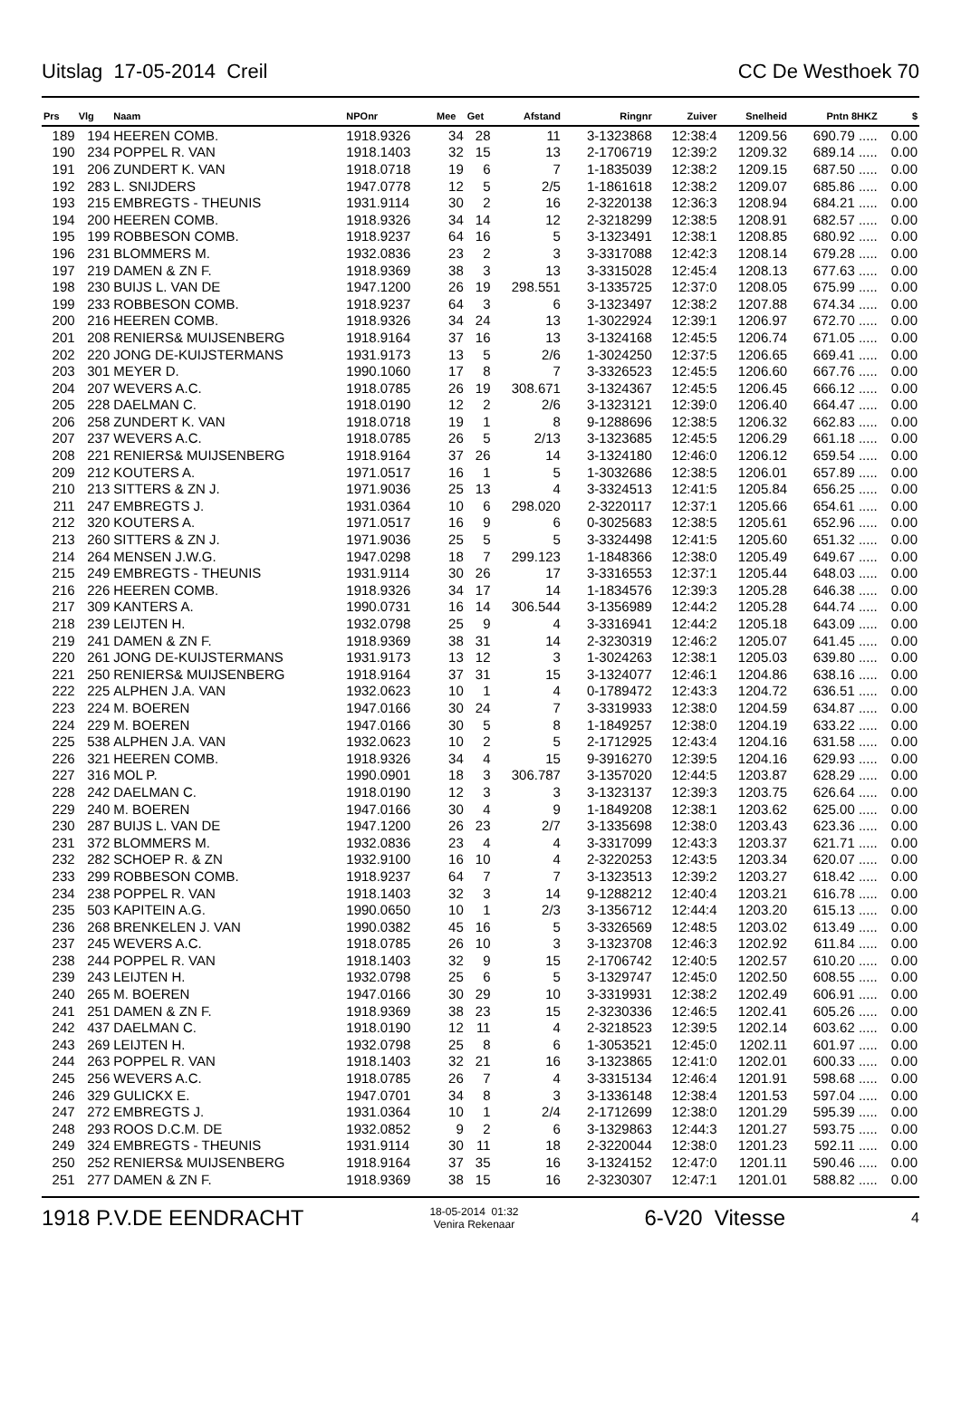Uitslag 17-05-2014 Creil CC De Westhoek 70
| Prs | Vlg | Naam | NPOnr | Mee | Get | Afstand | Ringnr | Zuiver | Snelheid | Pntn 8HKZ | $ |
| --- | --- | --- | --- | --- | --- | --- | --- | --- | --- | --- | --- |
| 189 | 194 | HEEREN COMB. | 1918.9326 | 34 | 28 | 11 | 3-1323868 | 12:38:4 | 1209.56 | 690.79 ..... | 0.00 |
| 190 | 234 | POPPEL R. VAN | 1918.1403 | 32 | 15 | 13 | 2-1706719 | 12:39:2 | 1209.32 | 689.14 ..... | 0.00 |
| 191 | 206 | ZUNDERT K. VAN | 1918.0718 | 19 | 6 | 7 | 1-1835039 | 12:38:2 | 1209.15 | 687.50 ..... | 0.00 |
| 192 | 283 | L. SNIJDERS | 1947.0778 | 12 | 5 | 2/5 | 1-1861618 | 12:38:2 | 1209.07 | 685.86 ..... | 0.00 |
| 193 | 215 | EMBREGTS - THEUNIS | 1931.9114 | 30 | 2 | 16 | 2-3220138 | 12:36:3 | 1208.94 | 684.21 ..... | 0.00 |
| 194 | 200 | HEEREN COMB. | 1918.9326 | 34 | 14 | 12 | 2-3218299 | 12:38:5 | 1208.91 | 682.57 ..... | 0.00 |
| 195 | 199 | ROBBESON COMB. | 1918.9237 | 64 | 16 | 5 | 3-1323491 | 12:38:1 | 1208.85 | 680.92 ..... | 0.00 |
| 196 | 231 | BLOMMERS M. | 1932.0836 | 23 | 2 | 3 | 3-3317088 | 12:42:3 | 1208.14 | 679.28 ..... | 0.00 |
| 197 | 219 | DAMEN & ZN F. | 1918.9369 | 38 | 3 | 13 | 3-3315028 | 12:45:4 | 1208.13 | 677.63 ..... | 0.00 |
| 198 | 230 | BUIJS L. VAN DE | 1947.1200 | 26 | 19 | 298.551 | 3-1335725 | 12:37:0 | 1208.05 | 675.99 ..... | 0.00 |
| 199 | 233 | ROBBESON COMB. | 1918.9237 | 64 | 3 | 6 | 3-1323497 | 12:38:2 | 1207.88 | 674.34 ..... | 0.00 |
| 200 | 216 | HEEREN COMB. | 1918.9326 | 34 | 24 | 13 | 1-3022924 | 12:39:1 | 1206.97 | 672.70 ..... | 0.00 |
| 201 | 208 | RENIERS& MUIJSENBERG | 1918.9164 | 37 | 16 | 13 | 3-1324168 | 12:45:5 | 1206.74 | 671.05 ..... | 0.00 |
| 202 | 220 | JONG DE-KUIJSTERMANS | 1931.9173 | 13 | 5 | 2/6 | 1-3024250 | 12:37:5 | 1206.65 | 669.41 ..... | 0.00 |
| 203 | 301 | MEYER D. | 1990.1060 | 17 | 8 | 7 | 3-3326523 | 12:45:5 | 1206.60 | 667.76 ..... | 0.00 |
| 204 | 207 | WEVERS A.C. | 1918.0785 | 26 | 19 | 308.671 | 3-1324367 | 12:45:5 | 1206.45 | 666.12 ..... | 0.00 |
| 205 | 228 | DAELMAN C. | 1918.0190 | 12 | 2 | 2/6 | 3-1323121 | 12:39:0 | 1206.40 | 664.47 ..... | 0.00 |
| 206 | 258 | ZUNDERT K. VAN | 1918.0718 | 19 | 1 | 8 | 9-1288696 | 12:38:5 | 1206.32 | 662.83 ..... | 0.00 |
| 207 | 237 | WEVERS A.C. | 1918.0785 | 26 | 5 | 2/13 | 3-1323685 | 12:45:5 | 1206.29 | 661.18 ..... | 0.00 |
| 208 | 221 | RENIERS& MUIJSENBERG | 1918.9164 | 37 | 26 | 14 | 3-1324180 | 12:46:0 | 1206.12 | 659.54 ..... | 0.00 |
| 209 | 212 | KOUTERS A. | 1971.0517 | 16 | 1 | 5 | 1-3032686 | 12:38:5 | 1206.01 | 657.89 ..... | 0.00 |
| 210 | 213 | SITTERS & ZN J. | 1971.9036 | 25 | 13 | 4 | 3-3324513 | 12:41:5 | 1205.84 | 656.25 ..... | 0.00 |
| 211 | 247 | EMBREGTS J. | 1931.0364 | 10 | 6 | 298.020 | 2-3220117 | 12:37:1 | 1205.66 | 654.61 ..... | 0.00 |
| 212 | 320 | KOUTERS A. | 1971.0517 | 16 | 9 | 6 | 0-3025683 | 12:38:5 | 1205.61 | 652.96 ..... | 0.00 |
| 213 | 260 | SITTERS & ZN J. | 1971.9036 | 25 | 5 | 5 | 3-3324498 | 12:41:5 | 1205.60 | 651.32 ..... | 0.00 |
| 214 | 264 | MENSEN J.W.G. | 1947.0298 | 18 | 7 | 299.123 | 1-1848366 | 12:38:0 | 1205.49 | 649.67 ..... | 0.00 |
| 215 | 249 | EMBREGTS - THEUNIS | 1931.9114 | 30 | 26 | 17 | 3-3316553 | 12:37:1 | 1205.44 | 648.03 ..... | 0.00 |
| 216 | 226 | HEEREN COMB. | 1918.9326 | 34 | 17 | 14 | 1-1834576 | 12:39:3 | 1205.28 | 646.38 ..... | 0.00 |
| 217 | 309 | KANTERS A. | 1990.0731 | 16 | 14 | 306.544 | 3-1356989 | 12:44:2 | 1205.28 | 644.74 ..... | 0.00 |
| 218 | 239 | LEIJTEN H. | 1932.0798 | 25 | 9 | 4 | 3-3316941 | 12:44:2 | 1205.18 | 643.09 ..... | 0.00 |
| 219 | 241 | DAMEN & ZN F. | 1918.9369 | 38 | 31 | 14 | 2-3230319 | 12:46:2 | 1205.07 | 641.45 ..... | 0.00 |
| 220 | 261 | JONG DE-KUIJSTERMANS | 1931.9173 | 13 | 12 | 3 | 1-3024263 | 12:38:1 | 1205.03 | 639.80 ..... | 0.00 |
| 221 | 250 | RENIERS& MUIJSENBERG | 1918.9164 | 37 | 31 | 15 | 3-1324077 | 12:46:1 | 1204.86 | 638.16 ..... | 0.00 |
| 222 | 225 | ALPHEN J.A. VAN | 1932.0623 | 10 | 1 | 4 | 0-1789472 | 12:43:3 | 1204.72 | 636.51 ..... | 0.00 |
| 223 | 224 | M. BOEREN | 1947.0166 | 30 | 24 | 7 | 3-3319933 | 12:38:0 | 1204.59 | 634.87 ..... | 0.00 |
| 224 | 229 | M. BOEREN | 1947.0166 | 30 | 5 | 8 | 1-1849257 | 12:38:0 | 1204.19 | 633.22 ..... | 0.00 |
| 225 | 538 | ALPHEN J.A. VAN | 1932.0623 | 10 | 2 | 5 | 2-1712925 | 12:43:4 | 1204.16 | 631.58 ..... | 0.00 |
| 226 | 321 | HEEREN COMB. | 1918.9326 | 34 | 4 | 15 | 9-3916270 | 12:39:5 | 1204.16 | 629.93 ..... | 0.00 |
| 227 | 316 | MOL P. | 1990.0901 | 18 | 3 | 306.787 | 3-1357020 | 12:44:5 | 1203.87 | 628.29 ..... | 0.00 |
| 228 | 242 | DAELMAN C. | 1918.0190 | 12 | 3 | 3 | 3-1323137 | 12:39:3 | 1203.75 | 626.64 ..... | 0.00 |
| 229 | 240 | M. BOEREN | 1947.0166 | 30 | 4 | 9 | 1-1849208 | 12:38:1 | 1203.62 | 625.00 ..... | 0.00 |
| 230 | 287 | BUIJS L. VAN DE | 1947.1200 | 26 | 23 | 2/7 | 3-1335698 | 12:38:0 | 1203.43 | 623.36 ..... | 0.00 |
| 231 | 372 | BLOMMERS M. | 1932.0836 | 23 | 4 | 4 | 3-3317099 | 12:43:3 | 1203.37 | 621.71 ..... | 0.00 |
| 232 | 282 | SCHOEP R. & ZN | 1932.9100 | 16 | 10 | 4 | 2-3220253 | 12:43:5 | 1203.34 | 620.07 ..... | 0.00 |
| 233 | 299 | ROBBESON COMB. | 1918.9237 | 64 | 7 | 7 | 3-1323513 | 12:39:2 | 1203.27 | 618.42 ..... | 0.00 |
| 234 | 238 | POPPEL R. VAN | 1918.1403 | 32 | 3 | 14 | 9-1288212 | 12:40:4 | 1203.21 | 616.78 ..... | 0.00 |
| 235 | 503 | KAPITEIN A.G. | 1990.0650 | 10 | 1 | 2/3 | 3-1356712 | 12:44:4 | 1203.20 | 615.13 ..... | 0.00 |
| 236 | 268 | BRENKELEN J. VAN | 1990.0382 | 45 | 16 | 5 | 3-3326569 | 12:48:5 | 1203.02 | 613.49 ..... | 0.00 |
| 237 | 245 | WEVERS A.C. | 1918.0785 | 26 | 10 | 3 | 3-1323708 | 12:46:3 | 1202.92 | 611.84 ..... | 0.00 |
| 238 | 244 | POPPEL R. VAN | 1918.1403 | 32 | 9 | 15 | 2-1706742 | 12:40:5 | 1202.57 | 610.20 ..... | 0.00 |
| 239 | 243 | LEIJTEN H. | 1932.0798 | 25 | 6 | 5 | 3-1329747 | 12:45:0 | 1202.50 | 608.55 ..... | 0.00 |
| 240 | 265 | M. BOEREN | 1947.0166 | 30 | 29 | 10 | 3-3319931 | 12:38:2 | 1202.49 | 606.91 ..... | 0.00 |
| 241 | 251 | DAMEN & ZN F. | 1918.9369 | 38 | 23 | 15 | 2-3230336 | 12:46:5 | 1202.41 | 605.26 ..... | 0.00 |
| 242 | 437 | DAELMAN C. | 1918.0190 | 12 | 11 | 4 | 2-3218523 | 12:39:5 | 1202.14 | 603.62 ..... | 0.00 |
| 243 | 269 | LEIJTEN H. | 1932.0798 | 25 | 8 | 6 | 1-3053521 | 12:45:0 | 1202.11 | 601.97 ..... | 0.00 |
| 244 | 263 | POPPEL R. VAN | 1918.1403 | 32 | 21 | 16 | 3-1323865 | 12:41:0 | 1202.01 | 600.33 ..... | 0.00 |
| 245 | 256 | WEVERS A.C. | 1918.0785 | 26 | 7 | 4 | 3-3315134 | 12:46:4 | 1201.91 | 598.68 ..... | 0.00 |
| 246 | 329 | GULICKX E. | 1947.0701 | 34 | 8 | 3 | 3-1336148 | 12:38:4 | 1201.53 | 597.04 ..... | 0.00 |
| 247 | 272 | EMBREGTS J. | 1931.0364 | 10 | 1 | 2/4 | 2-1712699 | 12:38:0 | 1201.29 | 595.39 ..... | 0.00 |
| 248 | 293 | ROOS D.C.M. DE | 1932.0852 | 9 | 2 | 6 | 3-1329863 | 12:44:3 | 1201.27 | 593.75 ..... | 0.00 |
| 249 | 324 | EMBREGTS - THEUNIS | 1931.9114 | 30 | 11 | 18 | 2-3220044 | 12:38:0 | 1201.23 | 592.11 ..... | 0.00 |
| 250 | 252 | RENIERS& MUIJSENBERG | 1918.9164 | 37 | 35 | 16 | 3-1324152 | 12:47:0 | 1201.11 | 590.46 ..... | 0.00 |
| 251 | 277 | DAMEN & ZN F. | 1918.9369 | 38 | 15 | 16 | 2-3230307 | 12:47:1 | 1201.01 | 588.82 ..... | 0.00 |
1918 P.V.DE EENDRACHT 18-05-2014 01:32
Venira Rekenaar 6-V20 Vitesse 4